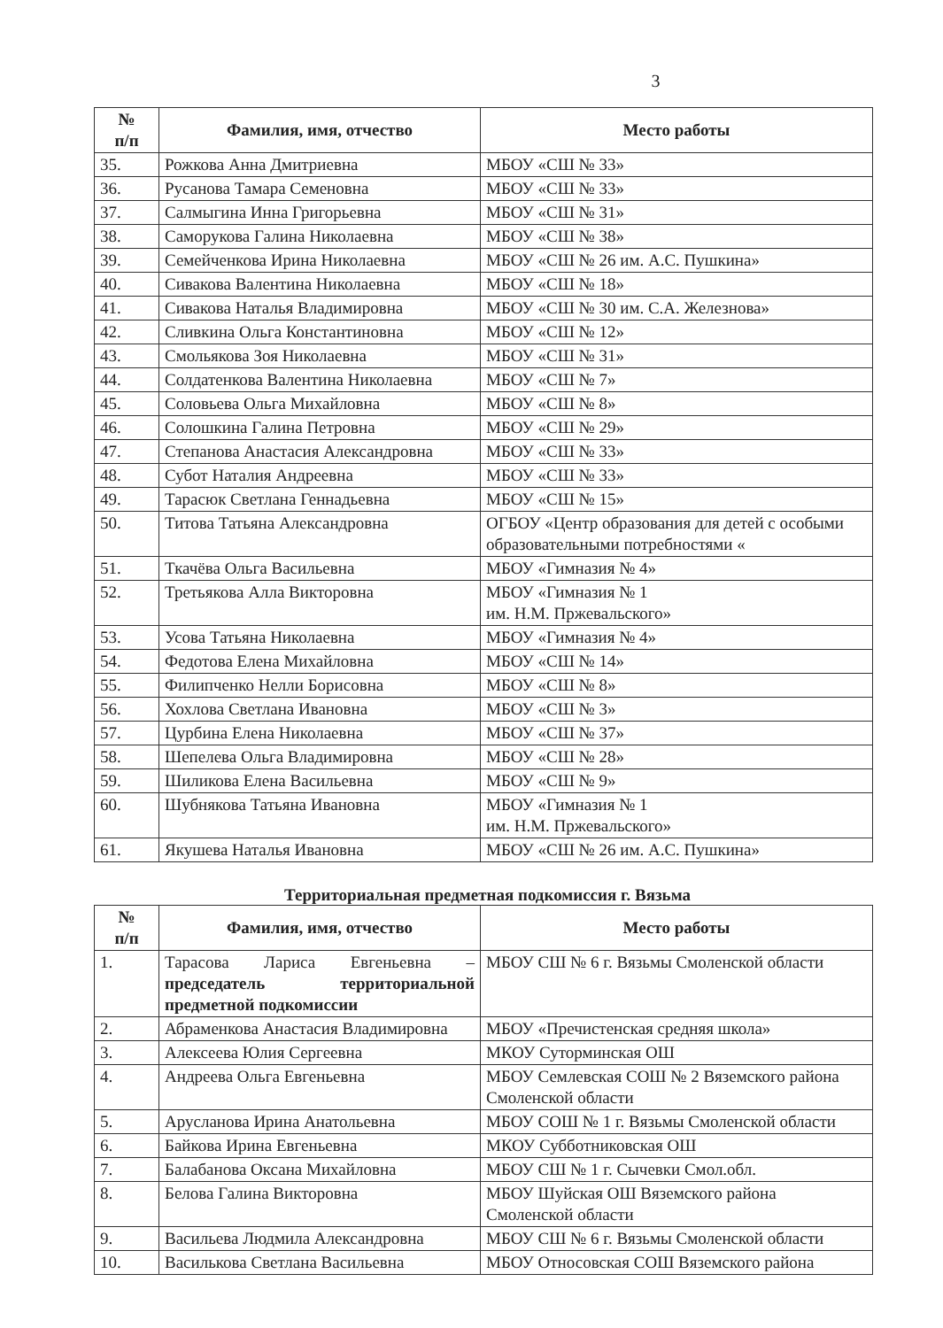3
| № п/п | Фамилия, имя, отчество | Место работы |
| --- | --- | --- |
| 35. | Рожкова Анна Дмитриевна | МБОУ «СШ № 33» |
| 36. | Русанова Тамара Семеновна | МБОУ «СШ № 33» |
| 37. | Салмыгина Инна Григорьевна | МБОУ «СШ № 31» |
| 38. | Саморукова Галина Николаевна | МБОУ «СШ № 38» |
| 39. | Семейченкова Ирина Николаевна | МБОУ «СШ № 26 им. А.С. Пушкина» |
| 40. | Сивакова Валентина Николаевна | МБОУ «СШ № 18» |
| 41. | Сивакова Наталья Владимировна | МБОУ «СШ № 30 им. С.А. Железнова» |
| 42. | Сливкина Ольга Константиновна | МБОУ «СШ № 12» |
| 43. | Смольякова Зоя Николаевна | МБОУ «СШ № 31» |
| 44. | Солдатенкова Валентина Николаевна | МБОУ «СШ № 7» |
| 45. | Соловьева Ольга Михайловна | МБОУ «СШ № 8» |
| 46. | Солошкина Галина Петровна | МБОУ «СШ № 29» |
| 47. | Степанова Анастасия Александровна | МБОУ «СШ № 33» |
| 48. | Субот Наталия Андреевна | МБОУ «СШ № 33» |
| 49. | Тарасюк Светлана Геннадьевна | МБОУ «СШ № 15» |
| 50. | Титова Татьяна Александровна | ОГБОУ «Центр образования для детей с особыми образовательными потребностями « |
| 51. | Ткачёва Ольга Васильевна | МБОУ «Гимназия № 4» |
| 52. | Третьякова Алла Викторовна | МБОУ «Гимназия № 1 им. Н.М. Пржевальского» |
| 53. | Усова Татьяна Николаевна | МБОУ «Гимназия № 4» |
| 54. | Федотова Елена Михайловна | МБОУ «СШ № 14» |
| 55. | Филипченко Нелли Борисовна | МБОУ «СШ № 8» |
| 56. | Хохлова Светлана Ивановна | МБОУ «СШ № 3» |
| 57. | Цурбина Елена Николаевна | МБОУ «СШ № 37» |
| 58. | Шепелева Ольга Владимировна | МБОУ «СШ № 28» |
| 59. | Шиликова Елена Васильевна | МБОУ «СШ № 9» |
| 60. | Шубнякова Татьяна Ивановна | МБОУ «Гимназия № 1 им. Н.М. Пржевальского» |
| 61. | Якушева Наталья Ивановна | МБОУ «СШ № 26 им. А.С. Пушкина» |
Территориальная предметная подкомиссия г. Вязьма
| № п/п | Фамилия, имя, отчество | Место работы |
| --- | --- | --- |
| 1. | Тарасова Лариса Евгеньевна – председатель территориальной предметной подкомиссии | МБОУ СШ № 6 г. Вязьмы Смоленской области |
| 2. | Абраменкова Анастасия Владимировна | МБОУ «Пречистенская средняя школа» |
| 3. | Алексеева Юлия Сергеевна | МКОУ Суторминская ОШ |
| 4. | Андреева Ольга Евгеньевна | МБОУ Семлевская СОШ № 2 Вяземского района Смоленской области |
| 5. | Арусланова Ирина Анатольевна | МБОУ СОШ № 1 г. Вязьмы Смоленской области |
| 6. | Байкова Ирина Евгеньевна | МКОУ Субботниковская ОШ |
| 7. | Балабанова Оксана Михайловна | МБОУ СШ № 1 г. Сычевки Смол.обл. |
| 8. | Белова Галина Викторовна | МБОУ Шуйская ОШ Вяземского района Смоленской области |
| 9. | Васильева Людмила Александровна | МБОУ СШ № 6 г. Вязьмы Смоленской области |
| 10. | Василькова Светлана Васильевна | МБОУ Относовская СОШ Вяземского района |